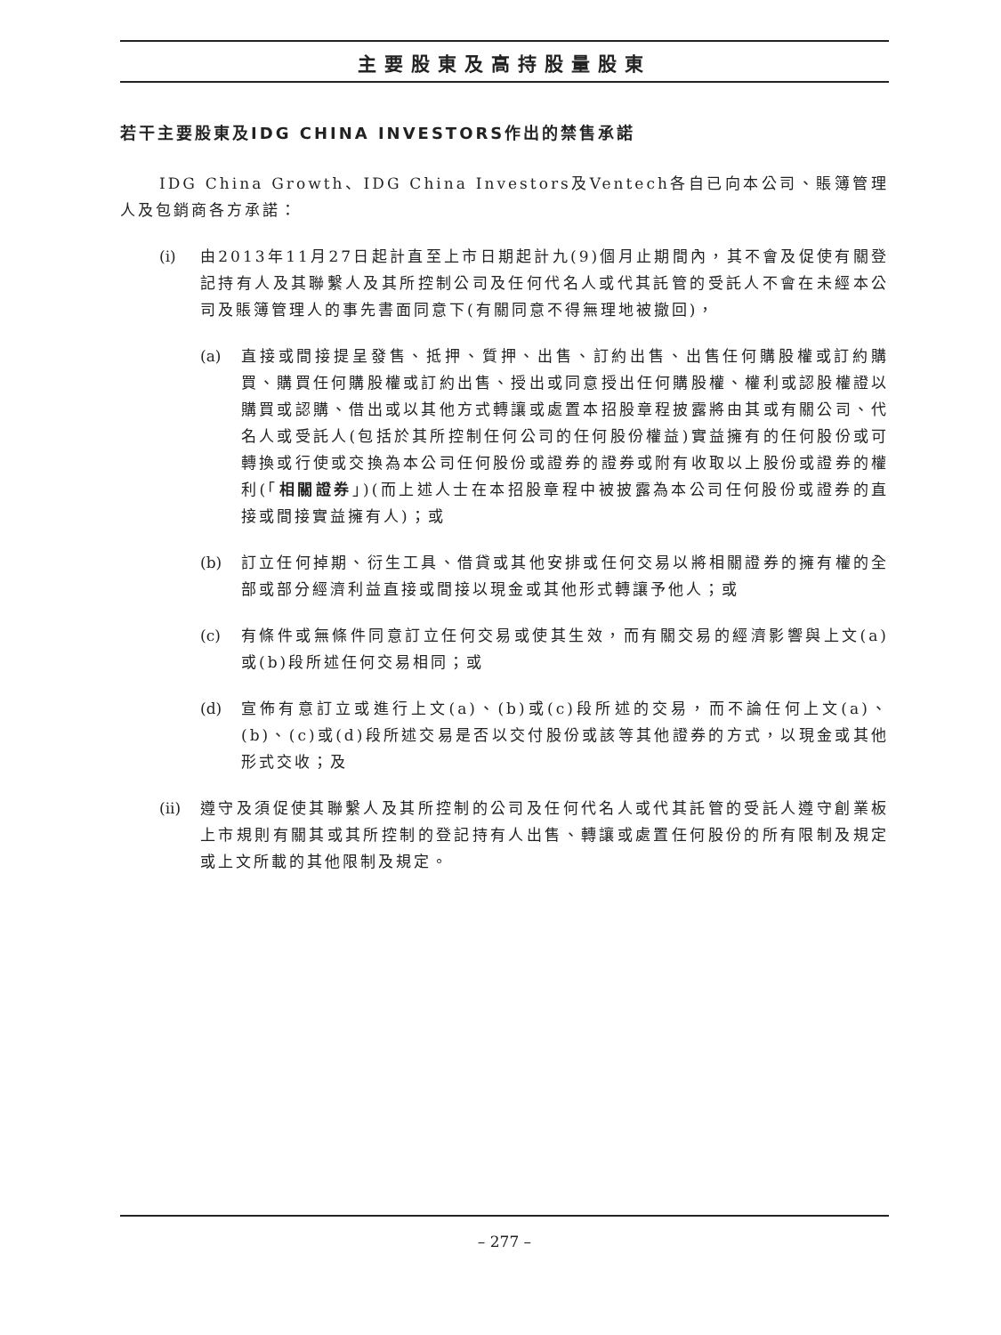主要股東及高持股量股東
若干主要股東及IDG CHINA INVESTORS作出的禁售承諾
IDG China Growth、IDG China Investors及Ventech各自已向本公司、賬簿管理人及包銷商各方承諾：
(i) 由2013年11月27日起計直至上市日期起計九(9)個月止期間內，其不會及促使有關登記持有人及其聯繫人及其所控制公司及任何代名人或代其託管的受託人不會在未經本公司及賬簿管理人的事先書面同意下(有關同意不得無理地被撤回)，
(a) 直接或間接提呈發售、抵押、質押、出售、訂約出售、出售任何購股權或訂約購買、購買任何購股權或訂約出售、授出或同意授出任何購股權、權利或認股權證以購買或認購、借出或以其他方式轉讓或處置本招股章程披露將由其或有關公司、代名人或受託人(包括於其所控制任何公司的任何股份權益)實益擁有的任何股份或可轉換或行使或交換為本公司任何股份或證券的證券或附有收取以上股份或證券的權利(「相關證券」)(而上述人士在本招股章程中被披露為本公司任何股份或證券的直接或間接實益擁有人)；或
(b) 訂立任何掉期、衍生工具、借貸或其他安排或任何交易以將相關證券的擁有權的全部或部分經濟利益直接或間接以現金或其他形式轉讓予他人；或
(c) 有條件或無條件同意訂立任何交易或使其生效，而有關交易的經濟影響與上文(a)或(b)段所述任何交易相同；或
(d) 宣佈有意訂立或進行上文(a)、(b)或(c)段所述的交易，而不論任何上文(a)、(b)、(c)或(d)段所述交易是否以交付股份或該等其他證券的方式，以現金或其他形式交收；及
(ii)
遵守及須促使其聯繫人及其所控制的公司及任何代名人或代其託管的受託人遵守創業板上市規則有關其或其所控制的登記持有人出售、轉讓或處置任何股份的所有限制及規定或上文所載的其他限制及規定。
– 277 –